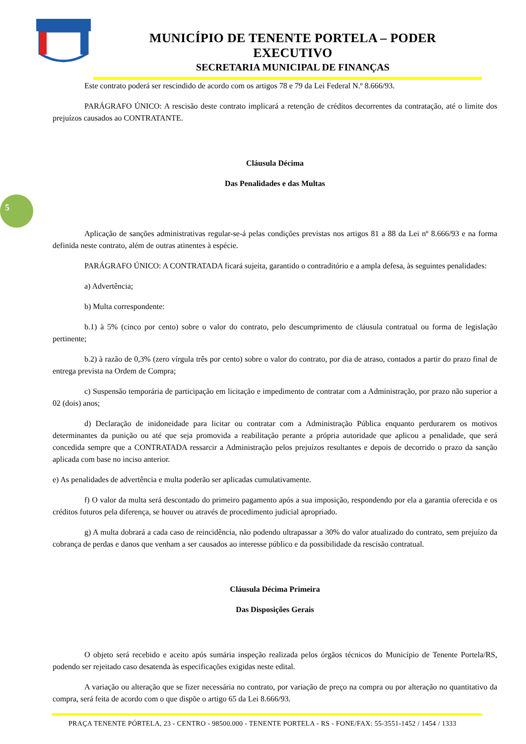MUNICÍPIO DE TENENTE PORTELA – PODER EXECUTIVO
SECRETARIA MUNICIPAL DE FINANÇAS
5
Este contrato poderá ser rescindido de acordo com os artigos 78 e 79 da Lei Federal N.º 8.666/93.
PARÁGRAFO ÚNICO: A rescisão deste contrato implicará a retenção de créditos decorrentes da contratação, até o limite dos prejuízos causados ao CONTRATANTE.
Cláusula Décima
Das Penalidades e das Multas
Aplicação de sanções administrativas regular-se-á pelas condições previstas nos artigos 81 a 88 da Lei nº 8.666/93 e na forma definida neste contrato, além de outras atinentes à espécie.
PARÁGRAFO ÚNICO: A CONTRATADA ficará sujeita, garantido o contraditório e a ampla defesa, às seguintes penalidades:
a) Advertência;
b) Multa correspondente:
b.1) à 5% (cinco por cento) sobre o valor do contrato, pelo descumprimento de cláusula contratual ou forma de legislação pertinente;
b.2) à razão de 0,3% (zero vírgula três por cento) sobre o valor do contrato, por dia de atraso, contados a partir do prazo final de entrega prevista na Ordem de Compra;
c) Suspensão temporária de participação em licitação e impedimento de contratar com a Administração, por prazo não superior a 02 (dois) anos;
d) Declaração de inidoneidade para licitar ou contratar com a Administração Pública enquanto perdurarem os motivos determinantes da punição ou até que seja promovida a reabilitação perante a própria autoridade que aplicou a penalidade, que será concedida sempre que a CONTRATADA ressarcir a Administração pelos prejuízos resultantes e depois de decorrido o prazo da sanção aplicada com base no inciso anterior.
e) As penalidades de advertência e multa poderão ser aplicadas cumulativamente.
f) O valor da multa será descontado do primeiro pagamento após a sua imposição, respondendo por ela a garantia oferecida e os créditos futuros pela diferença, se houver ou através de procedimento judicial apropriado.
g) A multa dobrará a cada caso de reincidência, não podendo ultrapassar a 30% do valor atualizado do contrato, sem prejuízo da cobrança de perdas e danos que venham a ser causados ao interesse público e da possibilidade da rescisão contratual.
Cláusula Décima Primeira
Das Disposições Gerais
O objeto será recebido e aceito após sumária inspeção realizada pelos órgãos técnicos do Município de Tenente Portela/RS, podendo ser rejeitado caso desatenda às especificações exigidas neste edital.
A variação ou alteração que se fizer necessária no contrato, por variação de preço na compra ou por alteração no quantitativo da compra, será feita de acordo com o que dispõe o artigo 65 da Lei 8.666/93.
PRAÇA TENENTE PÓRTELA, 23 - CENTRO - 98500.000 - TENENTE PORTELA - RS - FONE/FAX: 55-3551-1452 / 1454 / 1333